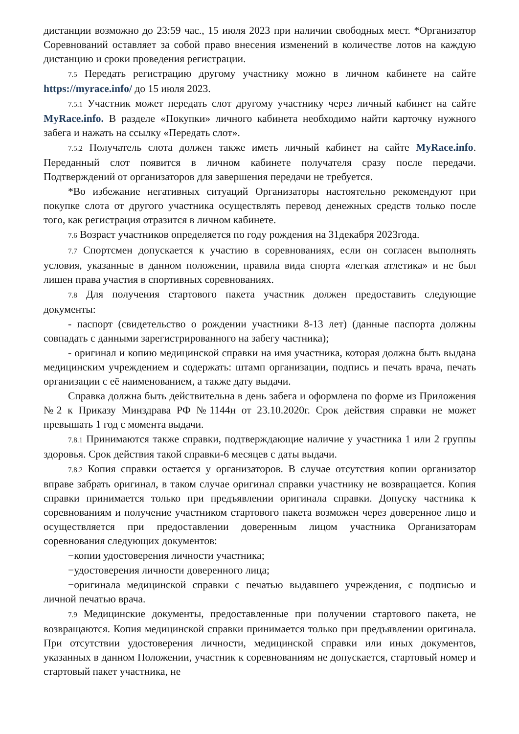дистанции возможно до 23:59 час., 15 июля 2023 при наличии свободных мест. *Организатор Соревнований оставляет за собой право внесения изменений в количестве лотов на каждую дистанцию и сроки проведения регистрации.
7.5 Передать регистрацию другому участнику можно в личном кабинете на сайте https://myrace.info/ до 15 июля 2023.
7.5.1 Участник может передать слот другому участнику через личный кабинет на сайте MyRace.info. В разделе «Покупки» личного кабинета необходимо найти карточку нужного забега и нажать на ссылку «Передать слот».
7.5.2 Получатель слота должен также иметь личный кабинет на сайте MyRace.info. Переданный слот появится в личном кабинете получателя сразу после передачи. Подтверждений от организаторов для завершения передачи не требуется.
*Во избежание негативных ситуаций Организаторы настоятельно рекомендуют при покупке слота от другого участника осуществлять перевод денежных средств только после того, как регистрация отразится в личном кабинете.
7.6 Возраст участников определяется по году рождения на 31декабря 2023года.
7.7 Спортсмен допускается к участию в соревнованиях, если он согласен выполнять условия, указанные в данном положении, правила вида спорта «легкая атлетика» и не был лишен права участия в спортивных соревнованиях.
7.8 Для получения стартового пакета участник должен предоставить следующие документы:
- паспорт (свидетельство о рождении участники 8-13 лет) (данные паспорта должны совпадать с данными зарегистрированного на забегу частника);
- оригинал и копию медицинской справки на имя участника, которая должна быть выдана медицинским учреждением и содержать: штамп организации, подпись и печать врача, печать организации с её наименованием, а также дату выдачи.
Справка должна быть действительна в день забега и оформлена по форме из Приложения №2 к Приказу Минздрава РФ №1144н от 23.10.2020г. Срок действия справки не может превышать 1 год с момента выдачи.
7.8.1 Принимаются также справки, подтверждающие наличие у участника 1 или 2 группы здоровья. Срок действия такой справки-6 месяцев с даты выдачи.
7.8.2 Копия справки остается у организаторов. В случае отсутствия копии организатор вправе забрать оригинал, в таком случае оригинал справки участнику не возвращается. Копия справки принимается только при предъявлении оригинала справки. Допуску частника к соревнованиям и получение участником стартового пакета возможен через доверенное лицо и осуществляется при предоставлении доверенным лицом участника Организаторам соревнования следующих документов:
−копии удостоверения личности участника;
−удостоверения личности доверенного лица;
−оригинала медицинской справки с печатью выдавшего учреждения, с подписью и личной печатью врача.
7.9 Медицинские документы, предоставленные при получении стартового пакета, не возвращаются. Копия медицинской справки принимается только при предъявлении оригинала. При отсутствии удостоверения личности, медицинской справки или иных документов, указанных в данном Положении, участник к соревнованиям не допускается, стартовый номер и стартовый пакет участника, не